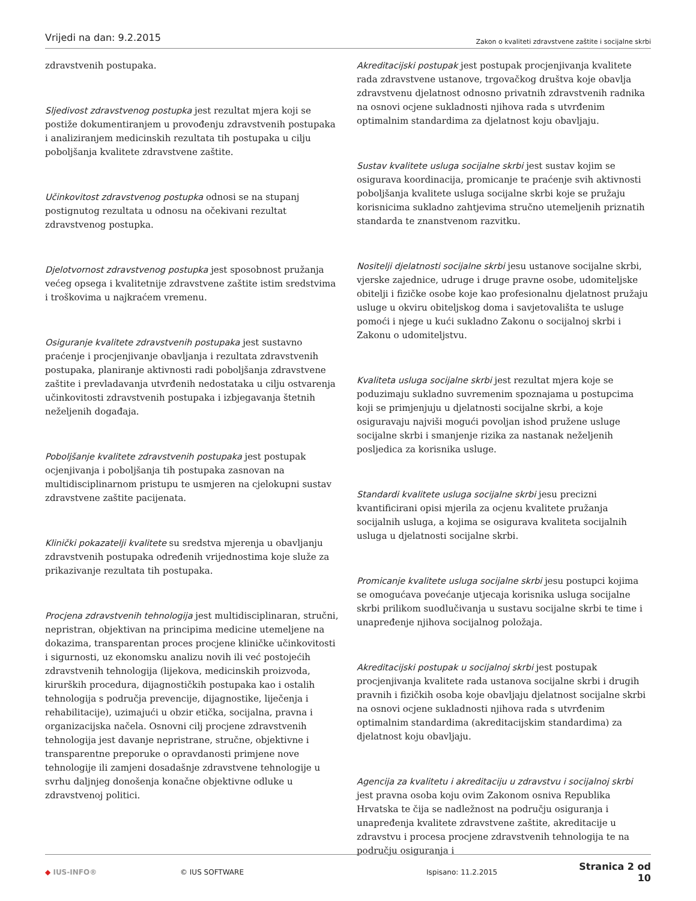Vrijedi na dan: 9.2.2015
Zakon o kvaliteti zdravstvene zaštite i socijalne skrbi
zdravstvenih postupaka.
Sljedivost zdravstvenog postupka jest rezultat mjera koji se postiže dokumentiranjem u provođenju zdravstvenih postupaka i analiziranjem medicinskih rezultata tih postupaka u cilju poboljšanja kvalitete zdravstvene zaštite.
Učinkovitost zdravstvenog postupka odnosi se na stupanj postignutog rezultata u odnosu na očekivani rezultat zdravstvenog postupka.
Djelotvornost zdravstvenog postupka jest sposobnost pružanja većeg opsega i kvalitetnije zdravstvene zaštite istim sredstvima i troškovima u najkraćem vremenu.
Osiguranje kvalitete zdravstvenih postupaka jest sustavno praćenje i procjenjivanje obavljanja i rezultata zdravstvenih postupaka, planiranje aktivnosti radi poboljšanja zdravstvene zaštite i prevladavanja utvrđenih nedostataka u cilju ostvarenja učinkovitosti zdravstvenih postupaka i izbjegavanja štetnih neželjenih događaja.
Poboljšanje kvalitete zdravstvenih postupaka jest postupak ocjenjivanja i poboljšanja tih postupaka zasnovan na multidisciplinarnom pristupu te usmjeren na cjelokupni sustav zdravstvene zaštite pacijenata.
Klinički pokazatelji kvalitete su sredstva mjerenja u obavljanju zdravstvenih postupaka određenih vrijednostima koje služe za prikazivanje rezultata tih postupaka.
Procjena zdravstvenih tehnologija jest multidisciplinaran, stručni, nepristran, objektivan na principima medicine utemeljene na dokazima, transparentan proces procjene kliničke učinkovitosti i sigurnosti, uz ekonomsku analizu novih ili već postojećih zdravstvenih tehnologija (lijekova, medicinskih proizvoda, kirurških procedura, dijagnostičkih postupaka kao i ostalih tehnologija s područja prevencije, dijagnostike, liječenja i rehabilitacije), uzimajući u obzir etička, socijalna, pravna i organizacijska načela. Osnovni cilj procjene zdravstvenih tehnologija jest davanje nepristrane, stručne, objektivne i transparentne preporuke o opravdanosti primjene nove tehnologije ili zamjeni dosadašnje zdravstvene tehnologije u svrhu daljnjeg donošenja konačne objektivne odluke u zdravstvenoj politici.
Akreditacijski postupak jest postupak procjenjivanja kvalitete rada zdravstvene ustanove, trgovačkog društva koje obavlja zdravstvenu djelatnost odnosno privatnih zdravstvenih radnika na osnovi ocjene sukladnosti njihova rada s utvrđenim optimalnim standardima za djelatnost koju obavljaju.
Sustav kvalitete usluga socijalne skrbi jest sustav kojim se osigurava koordinacija, promicanje te praćenje svih aktivnosti poboljšanja kvalitete usluga socijalne skrbi koje se pružaju korisnicima sukladno zahtjevima stručno utemeljenih priznatih standarda te znanstvenom razvitku.
Nositelji djelatnosti socijalne skrbi jesu ustanove socijalne skrbi, vjerske zajednice, udruge i druge pravne osobe, udomiteljske obitelji i fizičke osobe koje kao profesionalnu djelatnost pružaju usluge u okviru obiteljskog doma i savjetovališta te usluge pomoći i njege u kući sukladno Zakonu o socijalnoj skrbi i Zakonu o udomiteljstvu.
Kvaliteta usluga socijalne skrbi jest rezultat mjera koje se poduzimaju sukladno suvremenim spoznajama u postupcima koji se primjenjuju u djelatnosti socijalne skrbi, a koje osiguravaju najviši mogući povoljan ishod pružene usluge socijalne skrbi i smanjenje rizika za nastanak neželjenih posljedica za korisnika usluge.
Standardi kvalitete usluga socijalne skrbi jesu precizni kvantificirani opisi mjerila za ocjenu kvalitete pružanja socijalnih usluga, a kojima se osigurava kvaliteta socijalnih usluga u djelatnosti socijalne skrbi.
Promicanje kvalitete usluga socijalne skrbi jesu postupci kojima se omogućava povećanje utjecaja korisnika usluga socijalne skrbi prilikom suodlučivanja u sustavu socijalne skrbi te time i unapređenje njihova socijalnog položaja.
Akreditacijski postupak u socijalnoj skrbi jest postupak procjenjivanja kvalitete rada ustanova socijalne skrbi i drugih pravnih i fizičkih osoba koje obavljaju djelatnost socijalne skrbi na osnovi ocjene sukladnosti njihova rada s utvrđenim optimalnim standardima (akreditacijskim standardima) za djelatnost koju obavljaju.
Agencija za kvalitetu i akreditaciju u zdravstvu i socijalnoj skrbi jest pravna osoba koju ovim Zakonom osniva Republika Hrvatska te čija se nadležnost na području osiguranja i unapređenja kvalitete zdravstvene zaštite, akreditacije u zdravstvu i procesa procjene zdravstvenih tehnologija te na području osiguranja i
◆ IUS-INFO® © IUS SOFTWARE Ispisano: 11.2.2015
Stranica 2 od 10